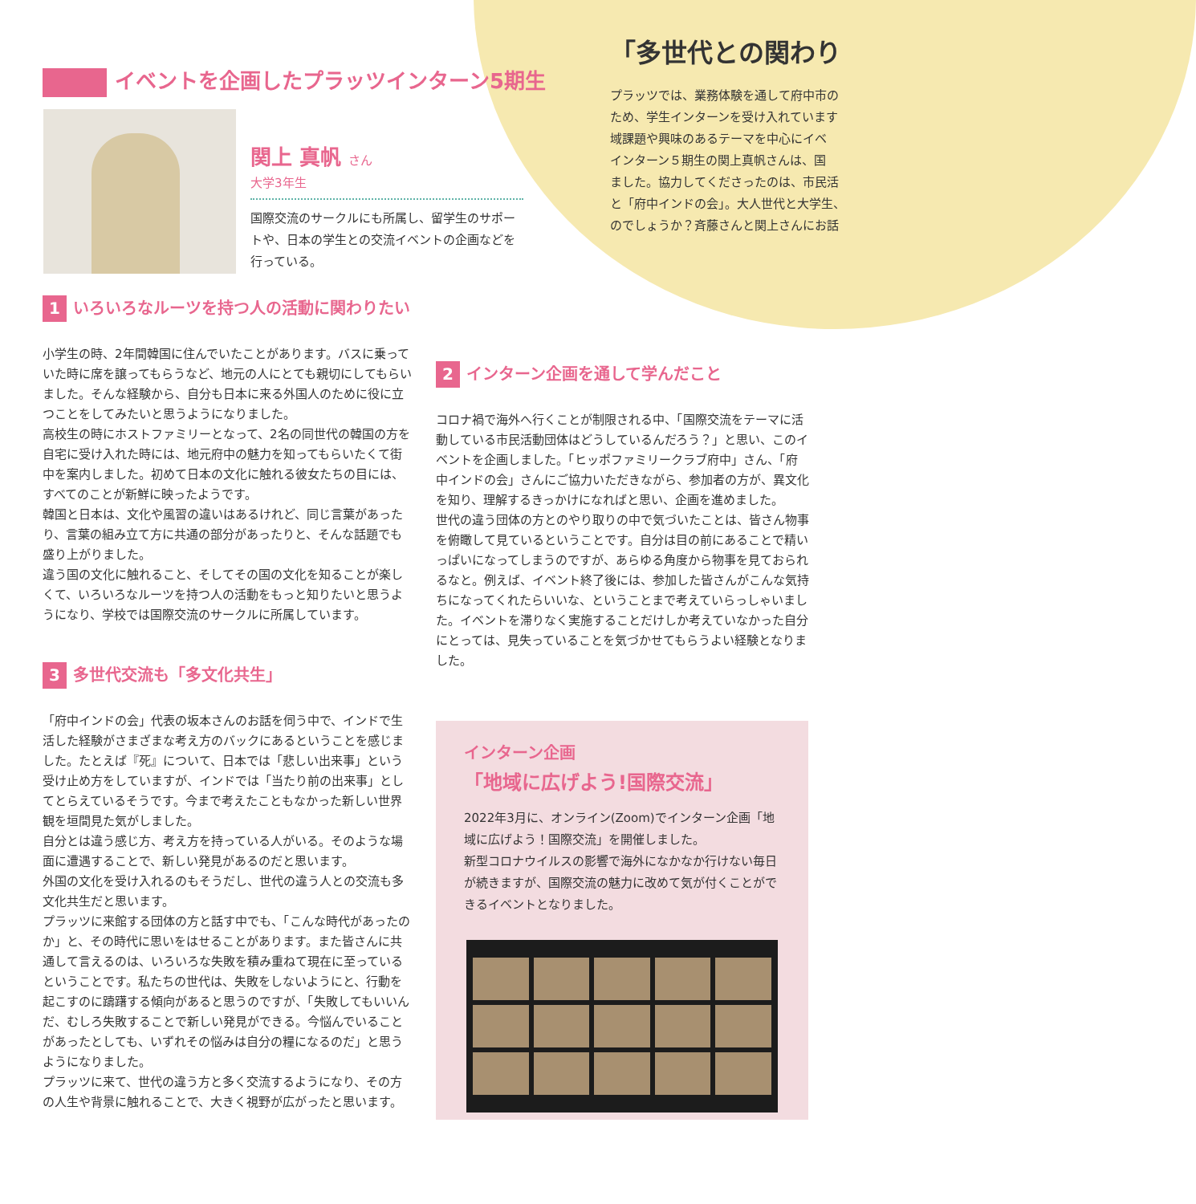「多世代との関わり
プラッツでは、業務体験を通して府中市の
ため、学生インターンを受け入れています
域課題や興味のあるテーマを中心にイベ
インターン５期生の関上真帆さんは、国
ました。協力してくださったのは、市民活
と「府中インドの会」。大人世代と大学生、
のでしょうか？斉藤さんと関上さんにお話
イベントを企画したプラッツインターン5期生
関上 真帆 さん
大学3年生
国際交流のサークルにも所属し、留学生のサポートや、日本の学生との交流イベントの企画などを行っている。
1 いろいろなルーツを持つ人の活動に関わりたい
小学生の時、2年間韓国に住んでいたことがあります。バスに乗っていた時に席を譲ってもらうなど、地元の人にとても親切にしてもらいました。そんな経験から、自分も日本に来る外国人のために役に立つことをしてみたいと思うようになりました。
高校生の時にホストファミリーとなって、2名の同世代の韓国の方を自宅に受け入れた時には、地元府中の魅力を知ってもらいたくて街中を案内しました。初めて日本の文化に触れる彼女たちの目には、すべてのことが新鮮に映ったようです。
韓国と日本は、文化や風習の違いはあるけれど、同じ言葉があったり、言葉の組み立て方に共通の部分があったりと、そんな話題でも盛り上がりました。
違う国の文化に触れること、そしてその国の文化を知ることが楽しくて、いろいろなルーツを持つ人の活動をもっと知りたいと思うようになり、学校では国際交流のサークルに所属しています。
2 インターン企画を通して学んだこと
コロナ禍で海外へ行くことが制限される中、「国際交流をテーマに活動している市民活動団体はどうしているんだろう？」と思い、このイベントを企画しました。「ヒッポファミリークラブ府中」さん、「府中インドの会」さんにご協力いただきながら、参加者の方が、異文化を知り、理解するきっかけになればと思い、企画を進めました。
世代の違う団体の方とのやり取りの中で気づいたことは、皆さん物事を俯瞰して見ているということです。自分は目の前にあることで精いっぱいになってしまうのですが、あらゆる角度から物事を見ておられるなと。例えば、イベント終了後には、参加した皆さんがこんな気持ちになってくれたらいいな、ということまで考えていらっしゃいました。イベントを滞りなく実施することだけしか考えていなかった自分にとっては、見失っていることを気づかせてもらうよい経験となりました。
3 多世代交流も「多文化共生」
「府中インドの会」代表の坂本さんのお話を伺う中で、インドで生活した経験がさまざまな考え方のバックにあるということを感じました。たとえば『死』について、日本では「悲しい出来事」という受け止め方をしていますが、インドでは「当たり前の出来事」としてとらえているそうです。今まで考えたこともなかった新しい世界観を垣間見た気がしました。
自分とは違う感じ方、考え方を持っている人がいる。そのような場面に遭遇することで、新しい発見があるのだと思います。
外国の文化を受け入れるのもそうだし、世代の違う人との交流も多文化共生だと思います。
プラッツに来館する団体の方と話す中でも、「こんな時代があったのか」と、その時代に思いをはせることがあります。また皆さんに共通して言えるのは、いろいろな失敗を積み重ねて現在に至っているということです。私たちの世代は、失敗をしないようにと、行動を起こすのに躊躇する傾向があると思うのですが、「失敗してもいいんだ、むしろ失敗することで新しい発見ができる。今悩んでいることがあったとしても、いずれその悩みは自分の糧になるのだ」と思うようになりました。
プラッツに来て、世代の違う方と多く交流するようになり、その方の人生や背景に触れることで、大きく視野が広がったと思います。
インターン企画
「地域に広げよう!国際交流」
2022年3月に、オンライン(Zoom)でインターン企画「地域に広げよう！国際交流」を開催しました。
新型コロナウイルスの影響で海外になかなか行けない毎日が続きますが、国際交流の魅力に改めて気が付くことができるイベントとなりました。